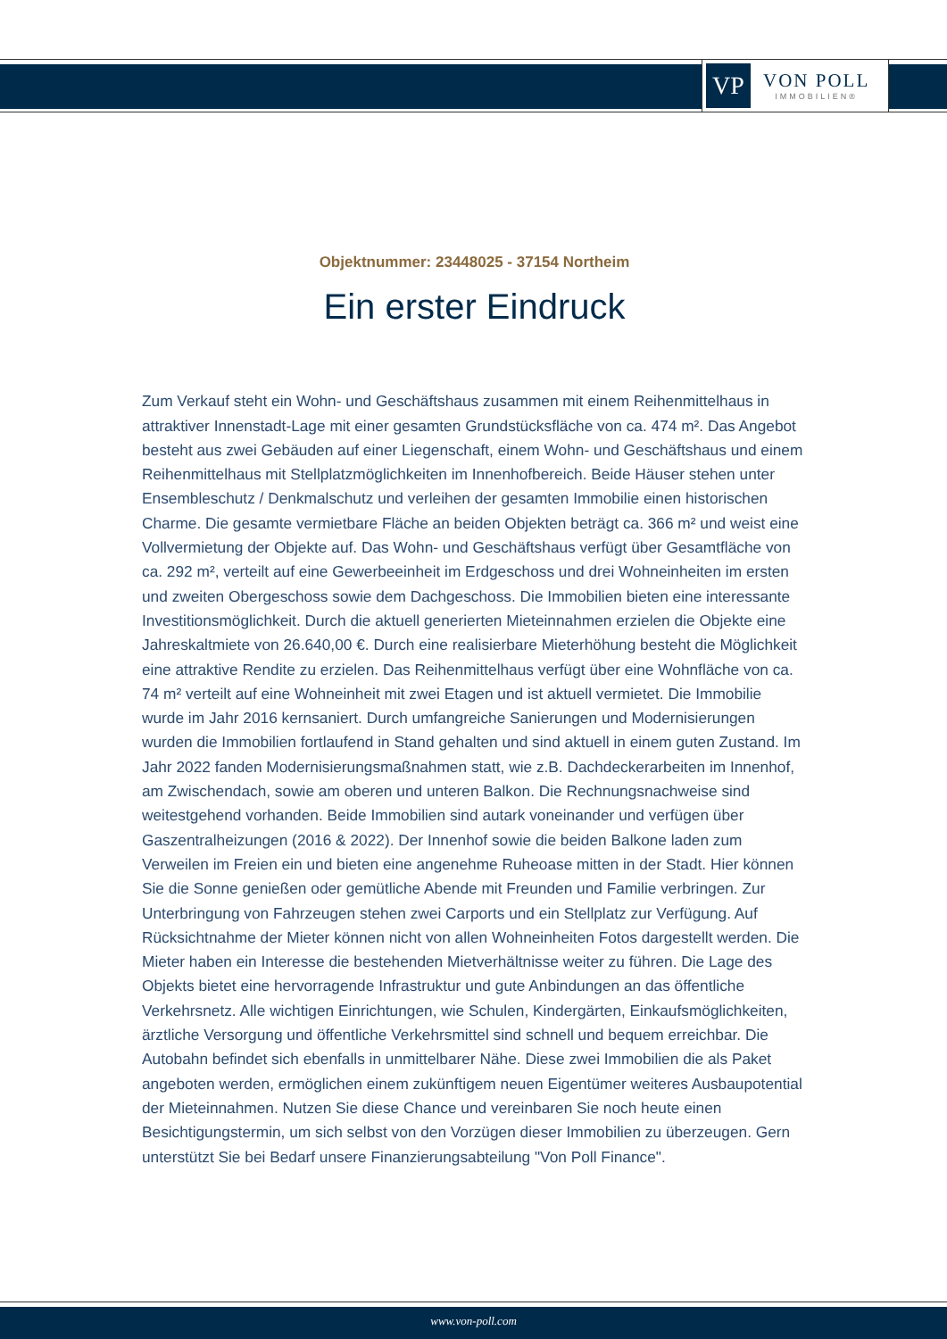VP
VON POLL
IMMOBILIEN®
Objektnummer: 23448025 - 37154 Northeim
Ein erster Eindruck
Zum Verkauf steht ein Wohn- und Geschäftshaus zusammen mit einem Reihenmittelhaus in attraktiver Innenstadt-Lage mit einer gesamten Grundstücksfläche von ca. 474 m². Das Angebot besteht aus zwei Gebäuden auf einer Liegenschaft, einem Wohn- und Geschäftshaus und einem Reihenmittelhaus mit Stellplatzmöglichkeiten im Innenhofbereich. Beide Häuser stehen unter Ensembleschutz / Denkmalschutz und verleihen der gesamten Immobilie einen historischen Charme. Die gesamte vermietbare Fläche an beiden Objekten beträgt ca. 366 m² und weist eine Vollvermietung der Objekte auf. Das Wohn- und Geschäftshaus verfügt über Gesamtfläche von ca. 292 m², verteilt auf eine Gewerbeeinheit im Erdgeschoss und drei Wohneinheiten im ersten und zweiten Obergeschoss sowie dem Dachgeschoss. Die Immobilien bieten eine interessante Investitionsmöglichkeit. Durch die aktuell generierten Mieteinnahmen erzielen die Objekte eine Jahreskaltmiete von 26.640,00 €. Durch eine realisierbare Mieterhöhung besteht die Möglichkeit eine attraktive Rendite zu erzielen. Das Reihenmittelhaus verfügt über eine Wohnfläche von ca. 74 m² verteilt auf eine Wohneinheit mit zwei Etagen und ist aktuell vermietet. Die Immobilie wurde im Jahr 2016 kernsaniert. Durch umfangreiche Sanierungen und Modernisierungen wurden die Immobilien fortlaufend in Stand gehalten und sind aktuell in einem guten Zustand. Im Jahr 2022 fanden Modernisierungsmaßnahmen statt, wie z.B. Dachdeckerarbeiten im Innenhof, am Zwischendach, sowie am oberen und unteren Balkon. Die Rechnungsnachweise sind weitestgehend vorhanden. Beide Immobilien sind autark voneinander und verfügen über Gaszentralheizungen (2016 & 2022). Der Innenhof sowie die beiden Balkone laden zum Verweilen im Freien ein und bieten eine angenehme Ruheoase mitten in der Stadt. Hier können Sie die Sonne genießen oder gemütliche Abende mit Freunden und Familie verbringen. Zur Unterbringung von Fahrzeugen stehen zwei Carports und ein Stellplatz zur Verfügung. Auf Rücksichtnahme der Mieter können nicht von allen Wohneinheiten Fotos dargestellt werden. Die Mieter haben ein Interesse die bestehenden Mietverhältnisse weiter zu führen. Die Lage des Objekts bietet eine hervorragende Infrastruktur und gute Anbindungen an das öffentliche Verkehrsnetz. Alle wichtigen Einrichtungen, wie Schulen, Kindergärten, Einkaufsmöglichkeiten, ärztliche Versorgung und öffentliche Verkehrsmittel sind schnell und bequem erreichbar. Die Autobahn befindet sich ebenfalls in unmittelbarer Nähe. Diese zwei Immobilien die als Paket angeboten werden, ermöglichen einem zukünftigem neuen Eigentümer weiteres Ausbaupotential der Mieteinnahmen. Nutzen Sie diese Chance und vereinbaren Sie noch heute einen Besichtigungstermin, um sich selbst von den Vorzügen dieser Immobilien zu überzeugen. Gern unterstützt Sie bei Bedarf unsere Finanzierungsabteilung "Von Poll Finance".
www.von-poll.com